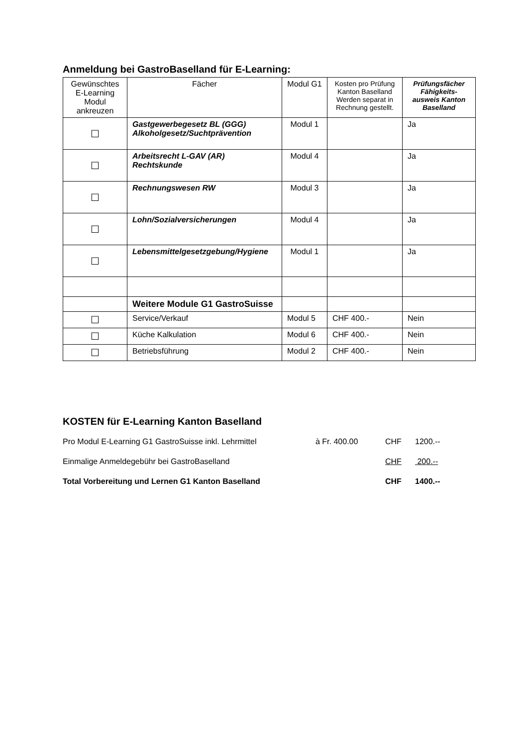Anmeldung bei GastroBaselland für E-Learning:
| Gewünschtes E-Learning Modul ankreuzen | Fächer | Modul G1 | Kosten pro Prüfung Kanton Baselland Werden separat in Rechnung gestellt. | Prüfungsfächer Fähigkeits-ausweis Kanton Baselland |
| --- | --- | --- | --- | --- |
| ☐ | Gastgewerbegesetz BL (GGG) Alkoholgesetz/Suchtprävention | Modul 1 | | Ja |
| ☐ | Arbeitsrecht L-GAV (AR) Rechtskunde | Modul 4 | | Ja |
| ☐ | Rechnungswesen RW | Modul 3 | | Ja |
| ☐ | Lohn/Sozialversicherungen | Modul 4 | | Ja |
| ☐ | Lebensmittelgesetzgebung/Hygiene | Modul 1 | | Ja |
| | Weitere Module G1 GastroSuisse | | | |
| ☐ | Service/Verkauf | Modul 5 | CHF 400.- | Nein |
| ☐ | Küche Kalkulation | Modul 6 | CHF 400.- | Nein |
| ☐ | Betriebsführung | Modul 2 | CHF 400.- | Nein |
KOSTEN für E-Learning Kanton Baselland
Pro Modul E-Learning G1 GastroSuisse inkl. Lehrmittel à Fr. 400.00 CHF 1200.--
Einmalige Anmeldegebühr bei GastroBaselland CHF 200.--
Total Vorbereitung und Lernen G1 Kanton Baselland CHF 1400.--